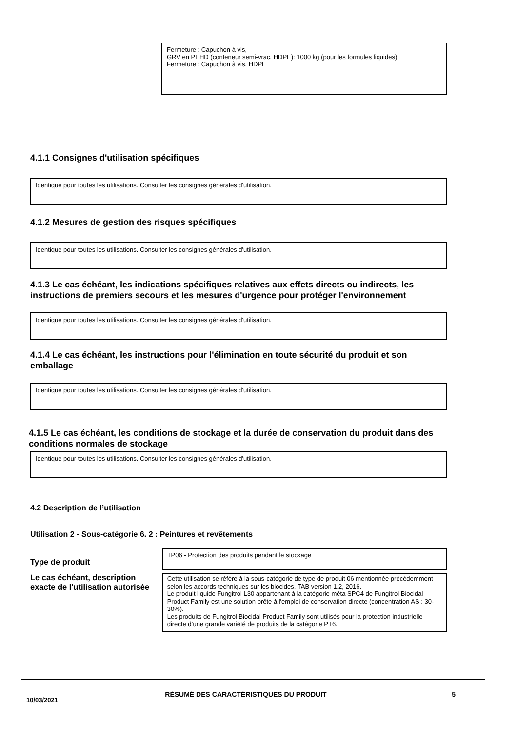Fermeture : Capuchon à vis,
GRV en PEHD (conteneur semi-vrac, HDPE): 1000 kg (pour les formules liquides).
Fermeture : Capuchon à vis, HDPE
4.1.1 Consignes d'utilisation spécifiques
Identique pour toutes les utilisations. Consulter les consignes générales d'utilisation.
4.1.2 Mesures de gestion des risques spécifiques
Identique pour toutes les utilisations. Consulter les consignes générales d'utilisation.
4.1.3 Le cas échéant, les indications spécifiques relatives aux effets directs ou indirects, les instructions de premiers secours et les mesures d'urgence pour protéger l'environnement
Identique pour toutes les utilisations. Consulter les consignes générales d'utilisation.
4.1.4 Le cas échéant, les instructions pour l'élimination en toute sécurité du produit et son emballage
Identique pour toutes les utilisations. Consulter les consignes générales d'utilisation.
4.1.5 Le cas échéant, les conditions de stockage et la durée de conservation du produit dans des conditions normales de stockage
Identique pour toutes les utilisations. Consulter les consignes générales d'utilisation.
4.2 Description de l’utilisation
Utilisation 2 - Sous-catégorie 6. 2 : Peintures et revêtements
Type de produit
TP06 - Protection des produits pendant le stockage
Le cas échéant, description exacte de l'utilisation autorisée
Cette utilisation se réfère à la sous-catégorie de type de produit 06 mentionnée précédemment selon les accords techniques sur les biocides, TAB version 1.2, 2016.
Le produit liquide Fungitrol L30 appartenant à la catégorie méta SPC4 de Fungitrol Biocidal Product Family est une solution prête à l'emploi de conservation directe (concentration AS : 30-30%).
Les produits de Fungitrol Biocidal Product Family sont utilisés pour la protection industrielle directe d’une grande variété de produits de la catégorie PT6.
10/03/2021
RÉSUMÉ DES CARACTÉRISTIQUES DU PRODUIT 5